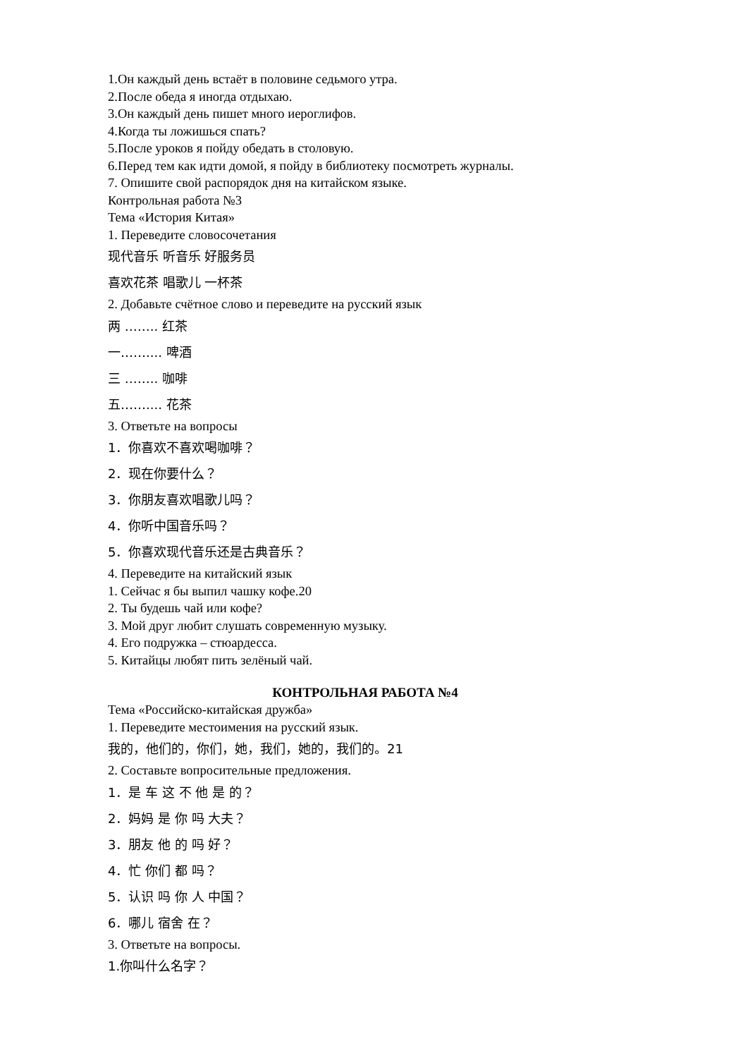1.Он каждый день встаёт в половине седьмого утра.
2.После обеда я иногда отдыхаю.
3.Он каждый день пишет много иероглифов.
4.Когда ты ложишься спать?
5.После уроков я пойду обедать в столовую.
6.Перед тем как идти домой, я пойду в библиотеку посмотреть журналы.
7. Опишите свой распорядок дня на китайском языке.
Контрольная работа №3
Тема «История Китая»
1. Переведите словосочетания
现代音乐 听音乐 好服务员
喜欢花茶 唱歌儿 一杯茶
2. Добавьте счётное слово и переведите на русский язык
两 …….. 红茶
一…….... 啤酒
三 …….. 咖啡
五…….... 花茶
3. Ответьте на вопросы
1．你喜欢不喜欢喝咖啡？
2．现在你要什么？
3．你朋友喜欢唱歌儿吗？
4．你听中国音乐吗？
5．你喜欢现代音乐还是古典音乐？
4. Переведите на китайский язык
1. Сейчас я бы выпил чашку кофе.20
2. Ты будешь чай или кофе?
3. Мой друг любит слушать современную музыку.
4. Его подружка – стюардесса.
5. Китайцы любят пить зелёный чай.
КОНТРОЛЬНАЯ РАБОТА №4
Тема «Российско-китайская дружба»
1. Переведите местоимения на русский язык.
我的，他们的，你们，她，我们，她的，我们的。21
2. Составьте вопросительные предложения.
1．是 车 这 不 他 是 的？
2．妈妈 是 你 吗 大夫？
3．朋友 他 的 吗 好？
4．忙 你们 都 吗？
5．认识 吗 你 人 中国？
6．哪儿 宿舍 在？
3. Ответьте на вопросы.
1.你叫什么名字？